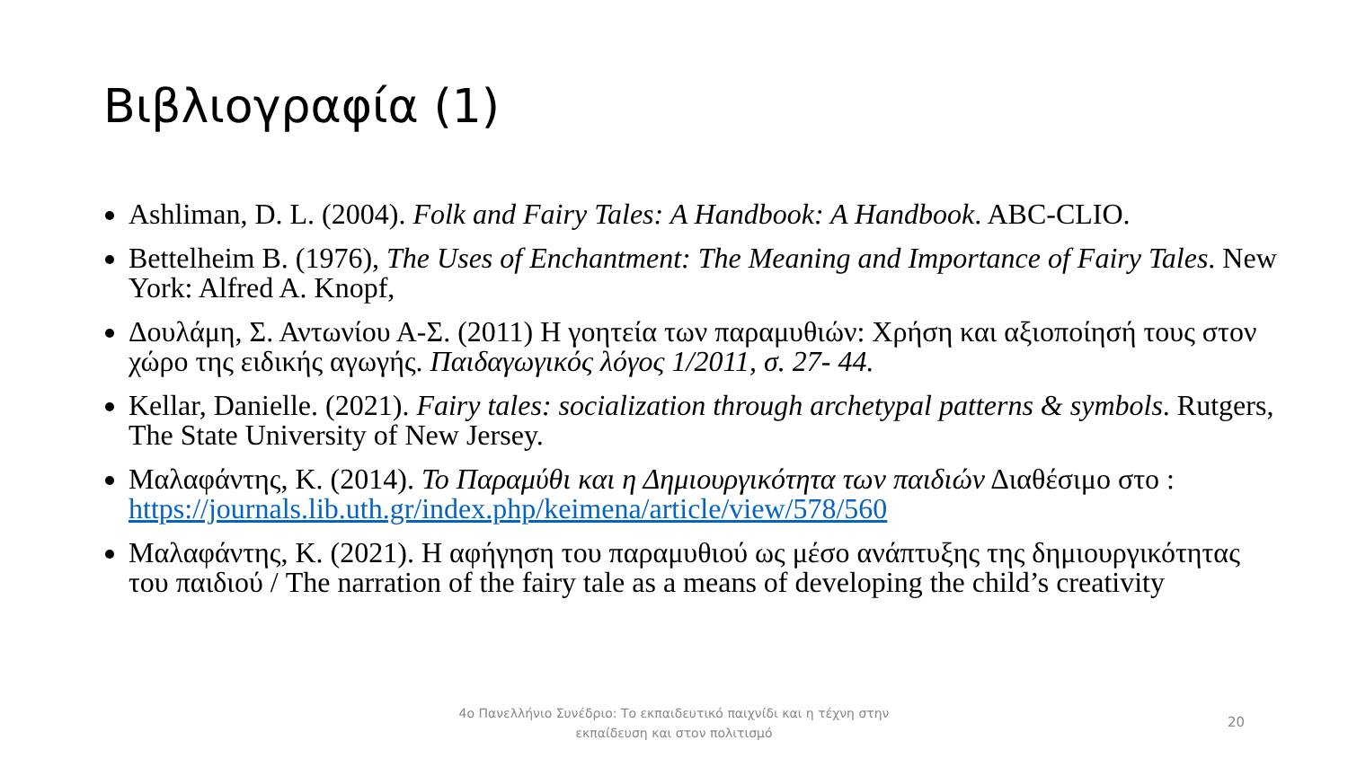Βιβλιογραφία (1)
Ashliman, D. L. (2004). Folk and Fairy Tales: A Handbook: A Handbook. ABC-CLIO.
Bettelheim B. (1976), The Uses of Enchantment: The Meaning and Importance of Fairy Tales. New York: Alfred A. Knopf,
Δουλάμη, Σ. Αντωνίου Α-Σ. (2011) Η γοητεία των παραμυθιών: Χρήση και αξιοποίησή τους στον χώρο της ειδικής αγωγής. Παιδαγωγικός λόγος 1/2011, σ. 27- 44.
Kellar, Danielle. (2021). Fairy tales: socialization through archetypal patterns & symbols. Rutgers, The State University of New Jersey.
Μαλαφάντης, Κ. (2014). Το Παραμύθι και η Δημιουργικότητα των παιδιών Διαθέσιμο στο : https://journals.lib.uth.gr/index.php/keimena/article/view/578/560
Μαλαφάντης, Κ. (2021). Η αφήγηση του παραμυθιού ως μέσο ανάπτυξης της δημιουργικότητας του παιδιού / The narration of the fairy tale as a means of developing the child’s creativity
4ο Πανελλήνιο Συνέδριο: Το εκπαιδευτικό παιχνίδι και η τέχνη στην εκπαίδευση και στον πολιτισμό
20